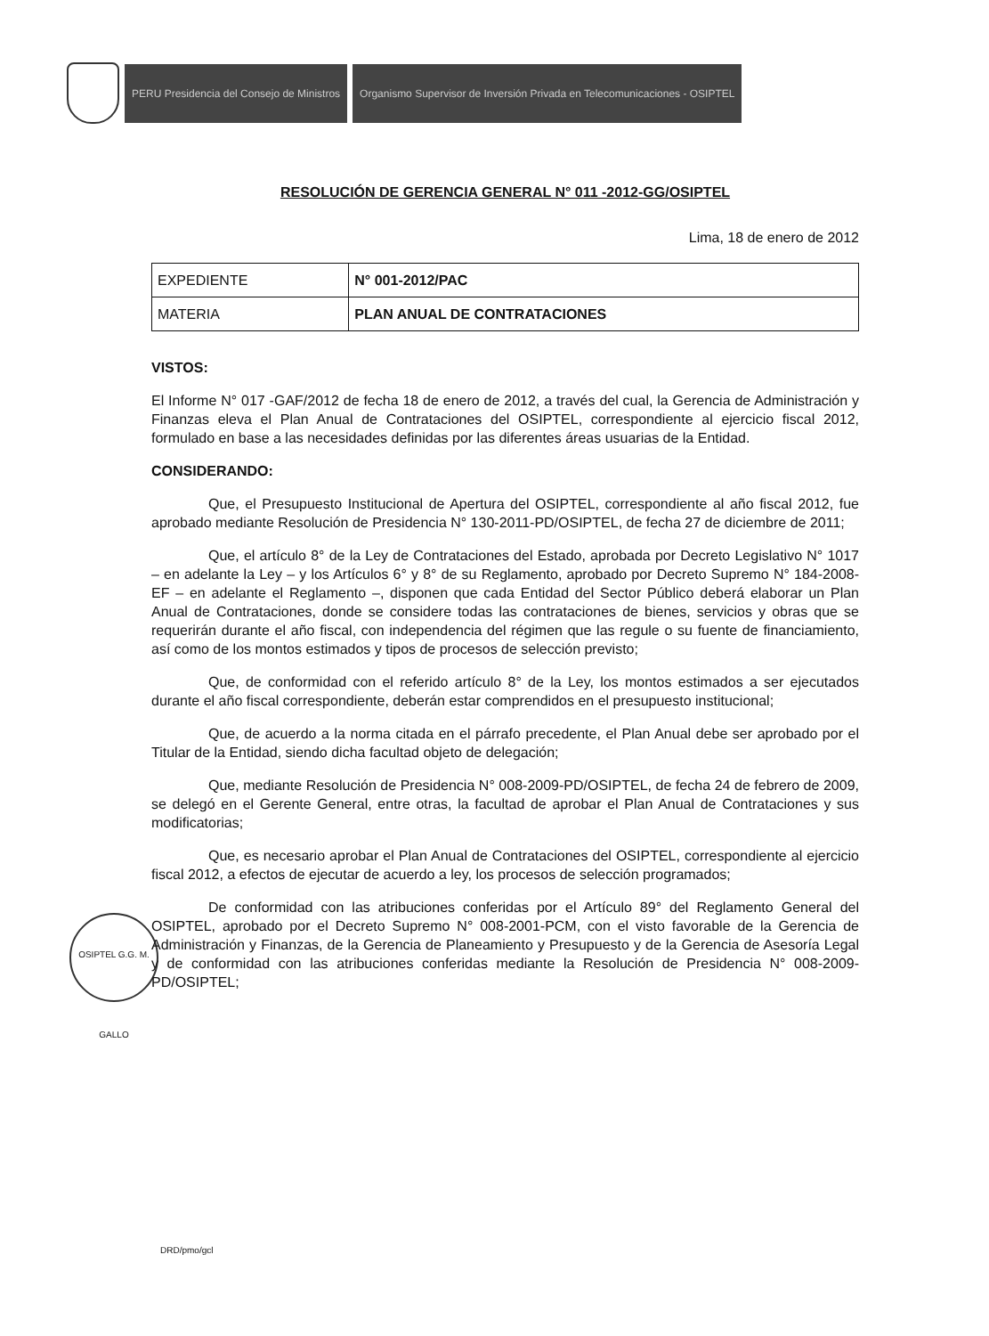PERU Presidencia del Consejo de Ministros
Organismo Supervisor de Inversión Privada en Telecomunicaciones - OSIPTEL
OSIPTEL G.G. M. GALLO
RESOLUCIÓN DE GERENCIA GENERAL N° 011 -2012-GG/OSIPTEL
Lima, 18 de enero de 2012
| EXPEDIENTE | N° 001-2012/PAC |
| MATERIA | PLAN ANUAL DE CONTRATACIONES |
VISTOS:
El Informe N° 017 -GAF/2012 de fecha 18 de enero de 2012, a través del cual, la Gerencia de Administración y Finanzas eleva el Plan Anual de Contrataciones del OSIPTEL, correspondiente al ejercicio fiscal 2012, formulado en base a las necesidades definidas por las diferentes áreas usuarias de la Entidad.
CONSIDERANDO:
Que, el Presupuesto Institucional de Apertura del OSIPTEL, correspondiente al año fiscal 2012, fue aprobado mediante Resolución de Presidencia N° 130-2011-PD/OSIPTEL, de fecha 27 de diciembre de 2011;
Que, el artículo 8° de la Ley de Contrataciones del Estado, aprobada por Decreto Legislativo N° 1017 – en adelante la Ley – y los Artículos 6° y 8° de su Reglamento, aprobado por Decreto Supremo N° 184-2008-EF – en adelante el Reglamento –, disponen que cada Entidad del Sector Público deberá elaborar un Plan Anual de Contrataciones, donde se considere todas las contrataciones de bienes, servicios y obras que se requerirán durante el año fiscal, con independencia del régimen que las regule o su fuente de financiamiento, así como de los montos estimados y tipos de procesos de selección previsto;
Que, de conformidad con el referido artículo 8° de la Ley, los montos estimados a ser ejecutados durante el año fiscal correspondiente, deberán estar comprendidos en el presupuesto institucional;
Que, de acuerdo a la norma citada en el párrafo precedente, el Plan Anual debe ser aprobado por el Titular de la Entidad, siendo dicha facultad objeto de delegación;
Que, mediante Resolución de Presidencia N° 008-2009-PD/OSIPTEL, de fecha 24 de febrero de 2009, se delegó en el Gerente General, entre otras, la facultad de aprobar el Plan Anual de Contrataciones y sus modificatorias;
Que, es necesario aprobar el Plan Anual de Contrataciones del OSIPTEL, correspondiente al ejercicio fiscal 2012, a efectos de ejecutar de acuerdo a ley, los procesos de selección programados;
De conformidad con las atribuciones conferidas por el Artículo 89° del Reglamento General del OSIPTEL, aprobado por el Decreto Supremo N° 008-2001-PCM, con el visto favorable de la Gerencia de Administración y Finanzas, de la Gerencia de Planeamiento y Presupuesto y de la Gerencia de Asesoría Legal y de conformidad con las atribuciones conferidas mediante la Resolución de Presidencia N° 008-2009-PD/OSIPTEL;
DRD/pmo/gcl